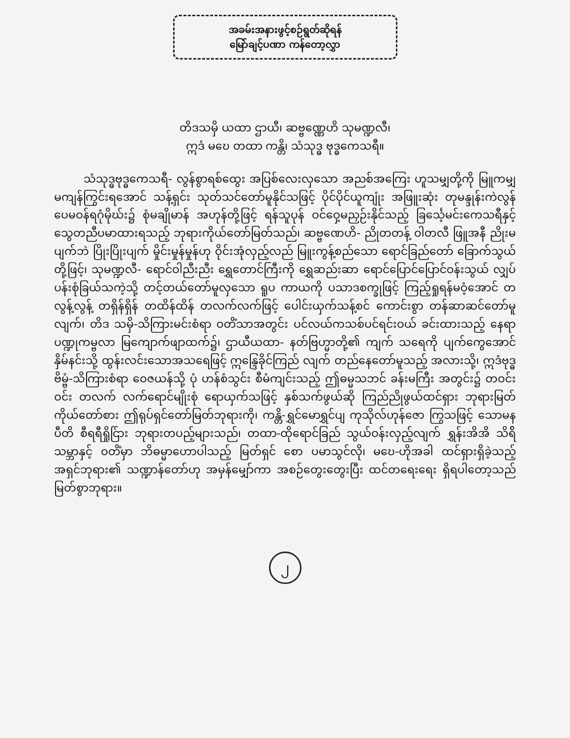အခမ်းအနားဖွင့်စဉ်ရွတ်ဆိုရန်
မြော်ချင့်ပဏာ ကန်တော့လွှာ
တိဒသမှိ ယထာ ဌာယီ၊ ဆဗ္ဗဏ္ဏေဟိ သုမဏ္ဍလီ၊
ဣဒံ မဎေ တထာ ကန္တိ၊ သံသုဒ္ဓ ဗုဒ္ဓကေသရီ။
သံသုဒ္ဓဗုဒ္ဓကေသရီ- လွန်စွာရစ်ထွေး အပြစ်လေးလှသော အညစ်အကြေး ဟူသမျှတို့ကို မြူကမျှ မကျန်ကြွင်းရအောင် သန့်ရှင်း သုတ်သင်တော်မူနိုင်သဖြင့် ပိုင်ပိုင်ယူကျုံး အဖြူးဆုံး တုမန္ဒုန်းကဲလွန် ပေမဝန်ရဂုံမိုဃ်း၌ စုံမချိုမာန် အဟုန်တို့ဖြင့် ရန်သူပုန် ဝင်ဝှေ့မညှဉ်းနိုင်သည့် ခြင်္သေ့မင်းကေသရီနှင့် သွေတညီပမာထားရသည့် ဘုရားကိုယ်တော်မြတ်သည်၊ ဆဗ္ဗဏေဟိ- ညိုတတန့် ဝါတလီ ဖြူအနီ ညိုးမပျက်ဘဲ ပြိုးပြိုးပျက် မှိုင်းမှုန်မှုန်ဟု ဝိုင်းအုံလှည့်လည် မြူးကွန့်စည်သော ရောင်ခြည်တော် ခြောက်သွယ်တို့ဖြင့်၊ သုမဏ္ဍလီ- ရောင်ဝါညီးညီး ရွှေတောင်ကြီးကို ရွှေဆည်းဆာ ရောင်ပြောင်ပြောင်ဝန်းသွယ် လျှပ်ပန်းစုံခြယ်သကဲ့သို့ တင့်တယ်တော်မူလှသော ရူပ ကာယကို ပသာဒစက္ခုဖြင့် ကြည့်ရှုရန်မဝံ့အောင် တလွန့်လွန့် တရှိန်ရှိန် တထိန်ထိန် တလက်လက်ဖြင့် ပေါင်းယှက်သန့်စင် ကောင်းစွာ တန်ဆာဆင်တော်မူလျက်၊ တိဒ သမှိ-သိကြားမင်းစံရာ ဝတိံသာအတွင်း ပင်လယ်ကသစ်ပင်ရင်းဝယ် ခင်းထားသည့် နေရာ ပဏ္ဍုကမ္ဗလာ မြကျောက်ဖျာထက်၌၊ ဌာယီယထာ- နတ်ဗြဟ္မာတို့၏ ကျက် သရေကို ပျက်ကွေအောင် နှိမ်နင်းသို့ ထွန်းလင်းသောအသရေဖြင့် ဣန္ဒြေခိုင်ကြည် လျက် တည်နေတော်မူသည့် အလားသို့၊ ဣဒံဗုဒ္ဓဗိမ္ဗံ-သိကြားစံရာ ဝေဇယန်သို့ ပုံ ဟန်စံသွင်း စီမံကျင်းသည့် ဤဓမ္မသဘင် ခန်းမကြီး အတွင်း၌ တဝင်းဝင်း တလက် လက်ရောင်မျိုးစုံ ရောယှက်သဖြင့် နှစ်သက်ဖွယ်ဆို ကြည်ညိုဖွယ်ထင်ရှား ဘုရားမြတ် ကိုယ်တော်စား ဤရုပ်ရှင်တော်မြတ်ဘုရားကို၊ ကန္တိ-ရွှင်မောရွှင်ပျ ကုသိုလ်ဟုန်ဇော ကြွသဖြင့် သောမနပီတိ စီရရီရှိုင်ြား ဘုရားတပည့်များသည်၊ တထာ-ထိုရောင်ခြည် သွယ်ဝန်းလှည့်လျက် ရွှန်းအိအိ သိရ်ိသမ္ဘာနှင့် ဝတိံမှာ ဘိဓမ္မာဟောပါသည့် မြတ်ရှင် စော ပမာသွင်လို၊ မဎေ-ဟိုအခါ ထင်ရှားရှိခဲ့သည့် အရှင်ဘုရား၏ သဏ္ဍာန်တော်ဟု အမှန်မျှော်ကာ အစဉ်တွေးတွေးပြီး ထင်တရေးရေး ရှိရပါတော့သည်မြတ်စွာဘုရား။
၂